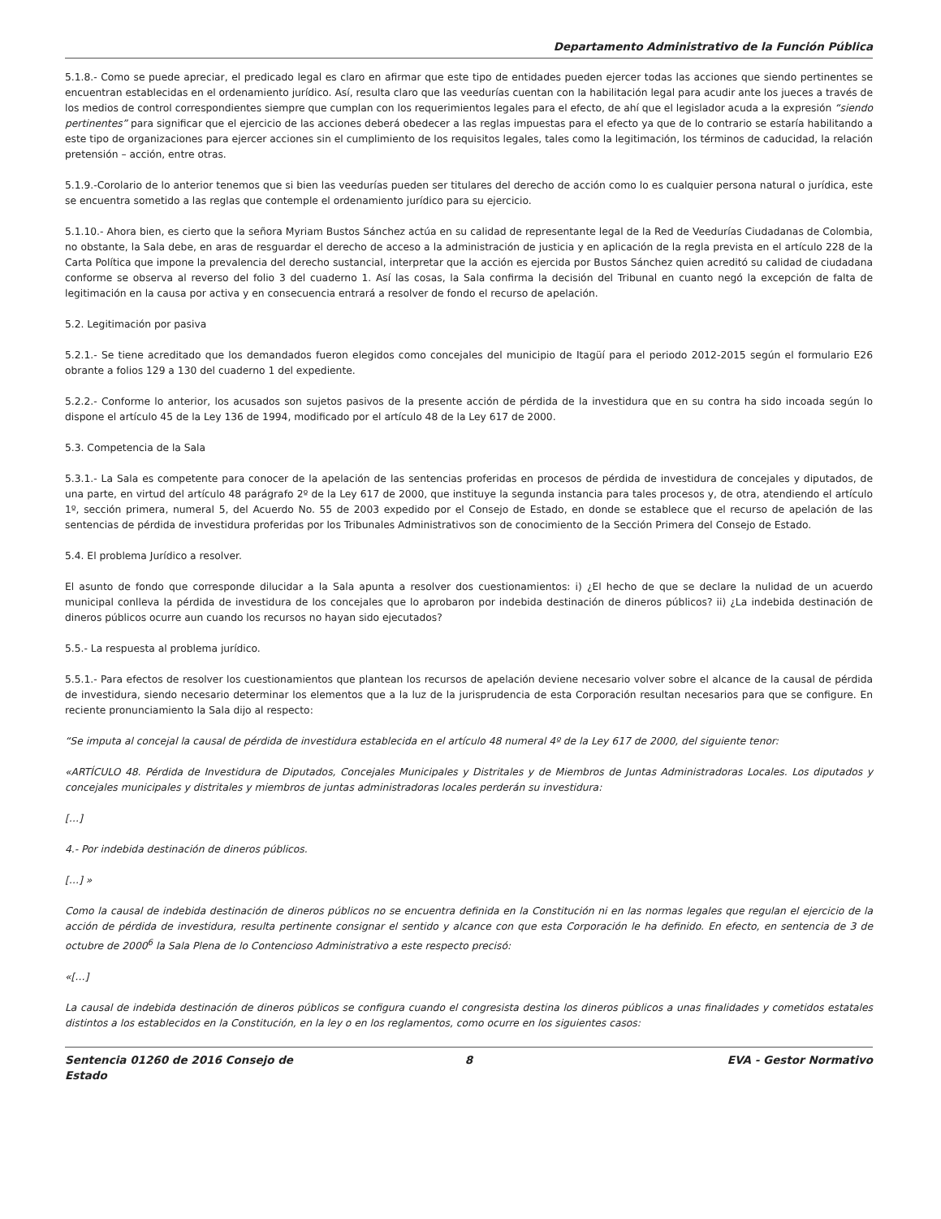Departamento Administrativo de la Función Pública
5.1.8.- Como se puede apreciar, el predicado legal es claro en afirmar que este tipo de entidades pueden ejercer todas las acciones que siendo pertinentes se encuentran establecidas en el ordenamiento jurídico. Así, resulta claro que las veedurías cuentan con la habilitación legal para acudir ante los jueces a través de los medios de control correspondientes siempre que cumplan con los requerimientos legales para el efecto, de ahí que el legislador acuda a la expresión “siendo pertinentes” para significar que el ejercicio de las acciones deberá obedecer a las reglas impuestas para el efecto ya que de lo contrario se estaría habilitando a este tipo de organizaciones para ejercer acciones sin el cumplimiento de los requisitos legales, tales como la legitimación, los términos de caducidad, la relación pretensión – acción, entre otras.
5.1.9.-Corolario de lo anterior tenemos que si bien las veedurías pueden ser titulares del derecho de acción como lo es cualquier persona natural o jurídica, este se encuentra sometido a las reglas que contemple el ordenamiento jurídico para su ejercicio.
5.1.10.- Ahora bien, es cierto que la señora Myriam Bustos Sánchez actúa en su calidad de representante legal de la Red de Veedurías Ciudadanas de Colombia, no obstante, la Sala debe, en aras de resguardar el derecho de acceso a la administración de justicia y en aplicación de la regla prevista en el artículo 228 de la Carta Política que impone la prevalencia del derecho sustancial, interpretar que la acción es ejercida por Bustos Sánchez quien acreditó su calidad de ciudadana conforme se observa al reverso del folio 3 del cuaderno 1. Así las cosas, la Sala confirma la decisión del Tribunal en cuanto negó la excepción de falta de legitimación en la causa por activa y en consecuencia entrará a resolver de fondo el recurso de apelación.
5.2. Legitimación por pasiva
5.2.1.- Se tiene acreditado que los demandados fueron elegidos como concejales del municipio de Itagüí para el periodo 2012-2015 según el formulario E26 obrante a folios 129 a 130 del cuaderno 1 del expediente.
5.2.2.- Conforme lo anterior, los acusados son sujetos pasivos de la presente acción de pérdida de la investidura que en su contra ha sido incoada según lo dispone el artículo 45 de la Ley 136 de 1994, modificado por el artículo 48 de la Ley 617 de 2000.
5.3. Competencia de la Sala
5.3.1.- La Sala es competente para conocer de la apelación de las sentencias proferidas en procesos de pérdida de investidura de concejales y diputados, de una parte, en virtud del artículo 48 parágrafo 2º de la Ley 617 de 2000, que instituye la segunda instancia para tales procesos y, de otra, atendiendo el artículo 1º, sección primera, numeral 5, del Acuerdo No. 55 de 2003 expedido por el Consejo de Estado, en donde se establece que el recurso de apelación de las sentencias de pérdida de investidura proferidas por los Tribunales Administrativos son de conocimiento de la Sección Primera del Consejo de Estado.
5.4. El problema Jurídico a resolver.
El asunto de fondo que corresponde dilucidar a la Sala apunta a resolver dos cuestionamientos: i) ¿El hecho de que se declare la nulidad de un acuerdo municipal conlleva la pérdida de investidura de los concejales que lo aprobaron por indebida destinación de dineros públicos? ii) ¿La indebida destinación de dineros públicos ocurre aun cuando los recursos no hayan sido ejecutados?
5.5.- La respuesta al problema jurídico.
5.5.1.- Para efectos de resolver los cuestionamientos que plantean los recursos de apelación deviene necesario volver sobre el alcance de la causal de pérdida de investidura, siendo necesario determinar los elementos que a la luz de la jurisprudencia de esta Corporación resultan necesarios para que se configure. En reciente pronunciamiento la Sala dijo al respecto:
“Se imputa al concejal la causal de pérdida de investidura establecida en el artículo 48 numeral 4º de la Ley 617 de 2000, del siguiente tenor:
«ARTÍCULO 48. Pérdida de Investidura de Diputados, Concejales Municipales y Distritales y de Miembros de Juntas Administradoras Locales. Los diputados y concejales municipales y distritales y miembros de juntas administradoras locales perderán su investidura:
[…]
4.- Por indebida destinación de dineros públicos.
[…] »
Como la causal de indebida destinación de dineros públicos no se encuentra definida en la Constitución ni en las normas legales que regulan el ejercicio de la acción de pérdida de investidura, resulta pertinente consignar el sentido y alcance con que esta Corporación le ha definido. En efecto, en sentencia de 3 de octubre de 2000<sup>6</sup> la Sala Plena de lo Contencioso Administrativo a este respecto precisó:
«[…]
La causal de indebida destinación de dineros públicos se configura cuando el congresista destina los dineros públicos a unas finalidades y cometidos estatales distintos a los establecidos en la Constitución, en la ley o en los reglamentos, como ocurre en los siguientes casos:
Sentencia 01260 de 2016 Consejo de Estado
8 EVA - Gestor Normativo